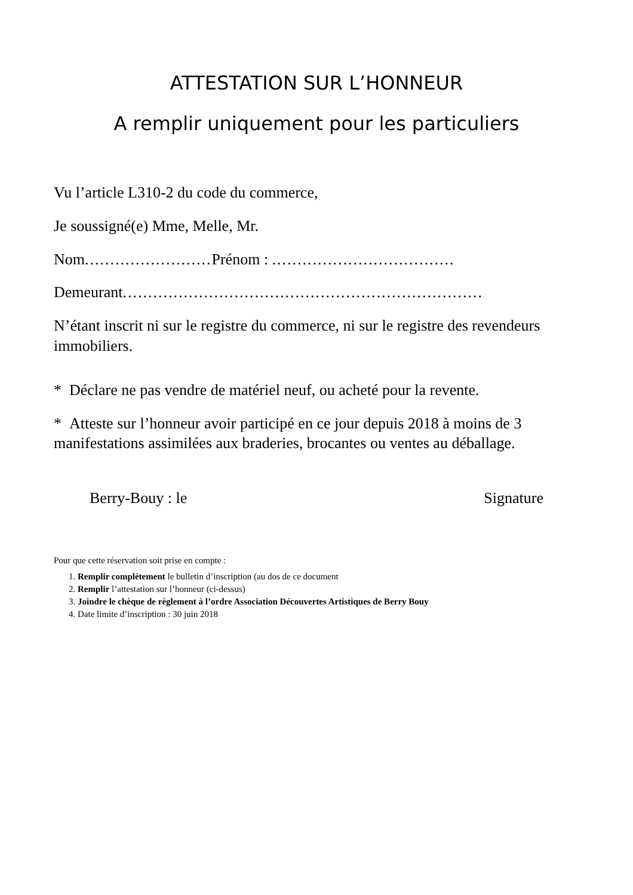ATTESTATION SUR L’HONNEUR
A remplir uniquement pour les particuliers
Vu l’article L310-2 du code du commerce,
Je soussigné(e) Mme, Melle, Mr.
Nom......................... Prénom : ....................................
Demeurant.......................................................................
N’étant inscrit ni sur le registre du commerce, ni sur le registre des revendeurs immobiliers.
* Déclare ne pas vendre de matériel neuf, ou acheté pour la revente.
* Atteste sur l’honneur avoir participé en ce jour depuis 2018 à moins de 3 manifestations assimilées aux braderies, brocantes ou ventes au déballage.
Berry-Bouy : le Signature
Pour que cette réservation soit prise en compte :
1. Remplir complètement le bulletin d’inscription (au dos de ce document
2. Remplir l’attestation sur l’honneur (ci-dessus)
3. Joindre le chèque de règlement à l’ordre Association Découvertes Artistiques de Berry Bouy
4. Date limite d’inscription : 30 juin 2018